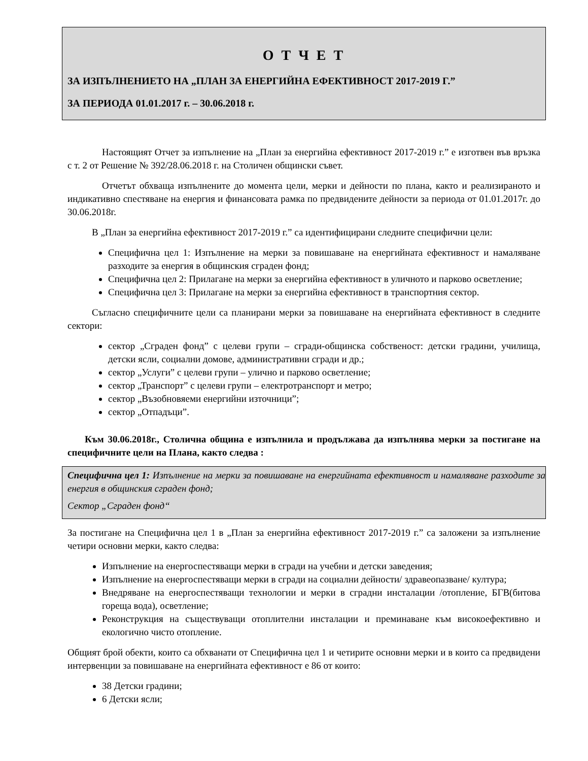О Т Ч Е Т
ЗА ИЗПЪЛНЕНИЕТО НА „ПЛАН ЗА ЕНЕРГИЙНА ЕФЕКТИВНОСТ 2017-2019 Г.”
ЗА ПЕРИОДА 01.01.2017 г. – 30.06.2018 г.
Настоящият Отчет за изпълнение на „План за енергийна ефективност 2017-2019 г.” е изготвен във връзка с т. 2 от Решение № 392/28.06.2018 г. на Столичен общински съвет.
Отчетът обхваща изпълнените до момента цели, мерки и дейности по плана, както и реализираното и индикативно спестяване на енергия и финансовата рамка по предвидените дейности за периода от 01.01.2017г. до 30.06.2018г.
В „План за енергийна ефективност 2017-2019 г.” са идентифицирани следните специфични цели:
Специфична цел 1: Изпълнение на мерки за повишаване на енергийната ефективност и намаляване разходите за енергия в общинския сграден фонд;
Специфична цел 2: Прилагане на мерки за енергийна ефективност в уличното и парково осветление;
Специфична цел 3: Прилагане на мерки за енергийна ефективност в транспортния сектор.
Съгласно специфичните цели са планирани мерки за повишаване на енергийната ефективност в следните сектори:
сектор „Сграден фонд” с целеви групи – сгради-общинска собственост: детски градини, училища, детски ясли, социални домове, административни сгради и др.;
сектор „Услуги” с целеви групи – улично и парково осветление;
сектор „Транспорт” с целеви групи – електротранспорт и метро;
сектор „Възобновяеми енергийни източници”;
сектор „Отпадъци”.
Към 30.06.2018г., Столична община е изпълнила и продължава да изпълнява мерки за постигане на специфичните цели на Плана, както следва :
Специфична цел 1: Изпълнение на мерки за повишаване на енергийната ефективност и намаляване разходите за енергия в общинския сграден фонд;
Сектор „Сграден фонд“
За постигане на Специфична цел 1 в „План за енергийна ефективност 2017-2019 г.” са заложени за изпълнение четири основни мерки, както следва:
Изпълнение на енергоспестяващи мерки в сгради на учебни и детски заведения;
Изпълнение на енергоспестяващи мерки в сгради на социални дейности/ здравеопазване/ култура;
Внедряване на енергоспестяващи технологии и мерки в сградни инсталации /отопление, БГВ(битова гореща вода), осветление;
Реконструкция на съществуващи отоплителни инсталации и преминаване към високоефективно и екологично чисто отопление.
Общият брой обекти, които са обхванати от Специфична цел 1 и четирите основни мерки и в които са предвидени интервенции за повишаване на енергийната ефективност е 86 от които:
38 Детски градини;
6 Детски ясли;